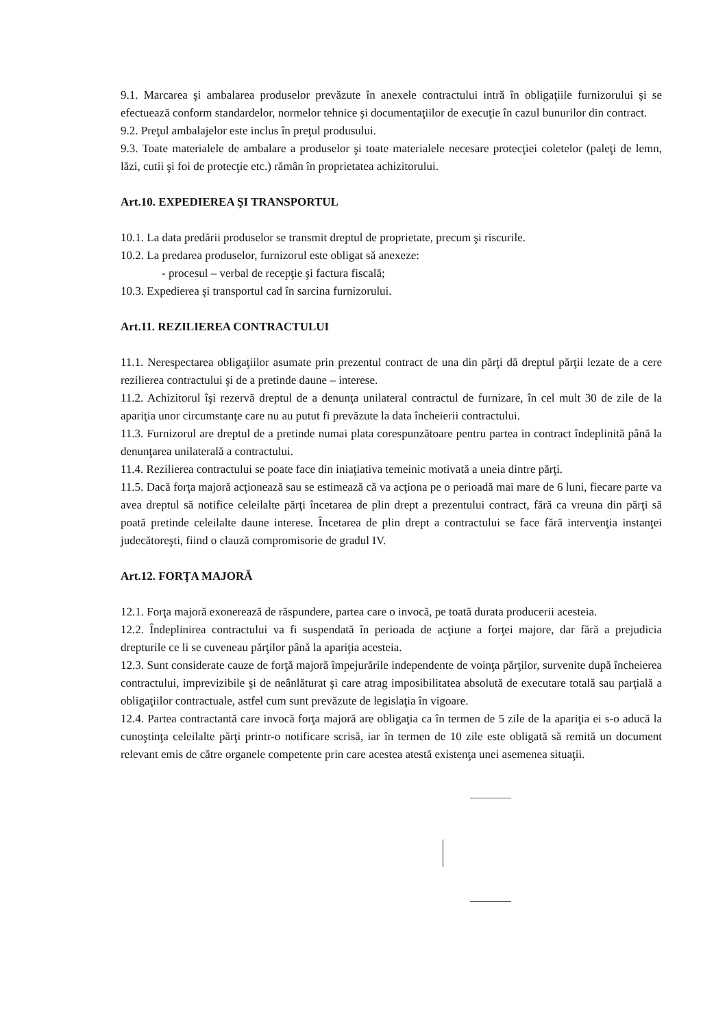9.1. Marcarea şi ambalarea produselor prevăzute în anexele contractului intră în obligaţiile furnizorului şi se efectuează conform standardelor, normelor tehnice şi documentaţiilor de execuţie în cazul bunurilor din contract.
9.2. Preţul ambalajelor este inclus în preţul produsului.
9.3. Toate materialele de ambalare a produselor şi toate materialele necesare protecţiei coletelor (paleţi de lemn, lăzi, cutii şi foi de protecţie etc.) rămân în proprietatea achizitorului.
Art.10. EXPEDIEREA ŞI TRANSPORTUL
10.1. La data predării produselor se transmit dreptul de proprietate, precum şi riscurile.
10.2. La predarea produselor, furnizorul este obligat să anexeze:
- procesul – verbal de recepţie şi factura fiscală;
10.3. Expedierea şi transportul cad în sarcina furnizorului.
Art.11. REZILIEREA CONTRACTULUI
11.1. Nerespectarea obligaţiilor asumate prin prezentul contract de una din părţi dă dreptul părţii lezate de a cere rezilierea contractului şi de a pretinde daune – interese.
11.2. Achizitorul îşi rezervă dreptul de a denunţa unilateral contractul de furnizare, în cel mult 30 de zile de la apariţia unor circumstanţe care nu au putut fi prevăzute la data încheierii contractului.
11.3. Furnizorul are dreptul de a pretinde numai plata corespunzătoare pentru partea in contract îndeplinită până la denunţarea unilaterală a contractului.
11.4. Rezilierea contractului se poate face din iniaţiativa temeinic motivată a uneia dintre părţi.
11.5. Dacă forţa majoră acţionează sau se estimează că va acţiona pe o perioadă mai mare de 6 luni, fiecare parte va avea dreptul să notifice celeilalte părţi încetarea de plin drept a prezentului contract, fără ca vreuna din părţi să poată pretinde celeilalte daune interese. Încetarea de plin drept a contractului se face fără intervenţia instanţei judecătoreşti, fiind o clauză compromisorie de gradul IV.
Art.12. FORŢA MAJORĂ
12.1. Forţa majoră exonerează de răspundere, partea care o invocă, pe toată durata producerii acesteia.
12.2. Îndeplinirea contractului va fi suspendată în perioada de acţiune a forţei majore, dar fără a prejudicia drepturile ce li se cuveneau părţilor până la apariţia acesteia.
12.3. Sunt considerate cauze de forţă majoră împejurările independente de voinţa părţilor, survenite după încheierea contractului, imprevizibile şi de neânlăturat şi care atrag imposibilitatea absolută de executare totală sau parţială a obligaţiilor contractuale, astfel cum sunt prevăzute de legislaţia în vigoare.
12.4. Partea contractantă care invocă forţa majoră are obligaţia ca în termen de 5 zile de la apariţia ei s-o aducă la cunoştinţa celeilalte părţi printr-o notificare scrisă, iar în termen de 10 zile este obligată să remită un document relevant emis de către organele competente prin care acestea atestă existenţa unei asemenea situaţii.